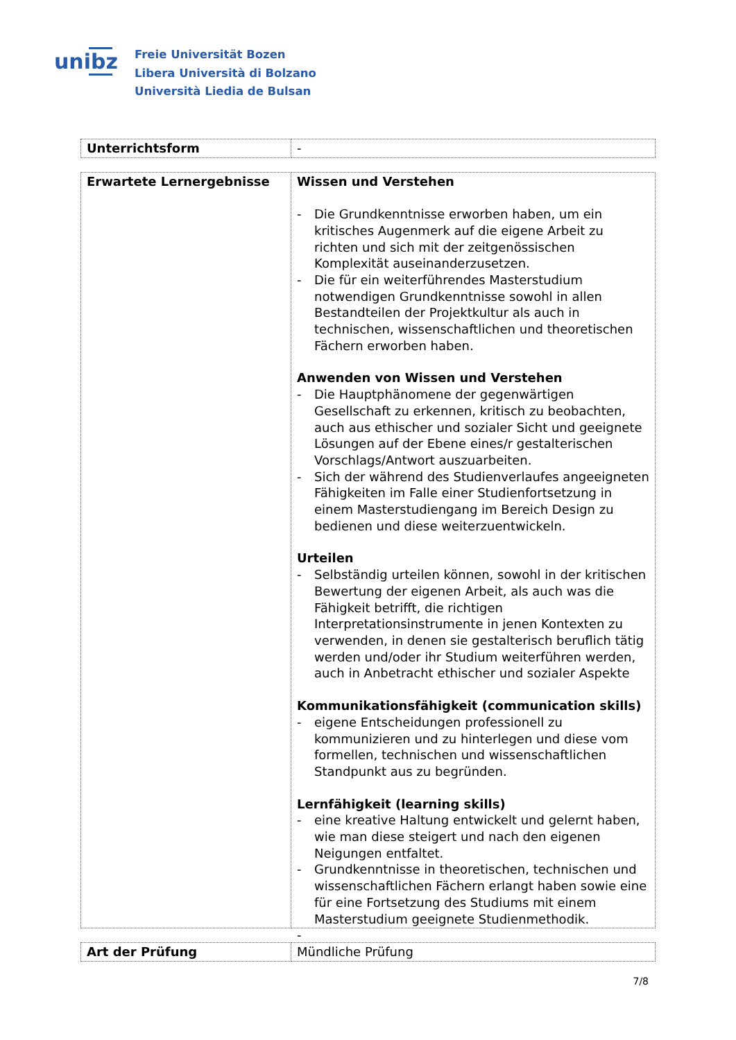unibz
Freie Universität Bozen
Libera Università di Bolzano
Università Liedia de Bulsan
| Unterrichtsform | - |
| Erwartete Lernergebnisse | Wissen und Verstehen - Die Grundkenntnisse erworben haben, um ein kritisches Augenmerk auf die eigene Arbeit zu richten und sich mit der zeitgenössischen Komplexität auseinanderzusetzen. - Die für ein weiterführendes Masterstudium notwendigen Grundkenntnisse sowohl in allen Bestandteilen der Projektkultur als auch in technischen, wissenschaftlichen und theoretischen Fächern erworben haben. Anwenden von Wissen und Verstehen - Die Hauptphänomene der gegenwärtigen Gesellschaft zu erkennen, kritisch zu beobachten, auch aus ethischer und sozialer Sicht und geeignete Lösungen auf der Ebene eines/r gestalterischen Vorschlags/Antwort auszuarbeiten. - Sich der während des Studienverlaufes angeeigneten Fähigkeiten im Falle einer Studienfortsetzung in einem Masterstudiengang im Bereich Design zu bedienen und diese weiterzuentwickeln. Urteilen - Selbständig urteilen können, sowohl in der kritischen Bewertung der eigenen Arbeit, als auch was die Fähigkeit betrifft, die richtigen Interpretationsinstrumente in jenen Kontexten zu verwenden, in denen sie gestalterisch beruflich tätig werden und/oder ihr Studium weiterführen werden, auch in Anbetracht ethischer und sozialer Aspekte Kommunikationsfähigkeit (communication skills) - eigene Entscheidungen professionell zu kommunizieren und zu hinterlegen und diese vom formellen, technischen und wissenschaftlichen Standpunkt aus zu begründen. Lernfähigkeit (learning skills) - eine kreative Haltung entwickelt und gelernt haben, wie man diese steigert und nach den eigenen Neigungen entfaltet. - Grundkenntnisse in theoretischen, technischen und wissenschaftlichen Fächern erlangt haben sowie eine für eine Fortsetzung des Studiums mit einem Masterstudium geeignete Studienmethodik. - |
| Art der Prüfung | Mündliche Prüfung |
7/8